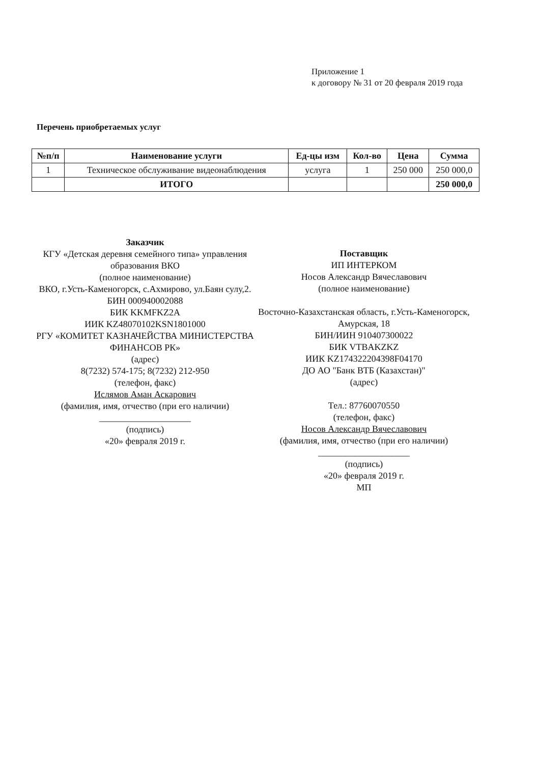Приложение 1
к договору № 31 от 20 февраля 2019 года
Перечень приобретаемых услуг
| №п/п | Наименование услуги | Ед-цы изм | Кол-во | Цена | Сумма |
| --- | --- | --- | --- | --- | --- |
| 1 | Техническое обслуживание видеонаблюдения | услуга | 1 | 250 000 | 250 000,0 |
| | ИТОГО | | | | 250 000,0 |
Заказчик
КГУ «Детская деревня семейного типа» управления образования ВКО
(полное наименование)
ВКО, г.Усть-Каменогорск, с.Ахмирово, ул.Баян сулу,2.
БИН 000940002088
БИК KKMFKZ2A
ИИК KZ48070102KSN1801000
РГУ «КОМИТЕТ КАЗНАЧЕЙСТВА МИНИСТЕРСТВА ФИНАНСОВ РК»
(адрес)
8(7232) 574-175; 8(7232) 212-950
(телефон, факс)
Ислямов Аман Аскарович
(фамилия, имя, отчество (при его наличии)
____________________
(подпись)
«20» февраля 2019 г.
Поставщик
ИП ИНТЕРКОМ
Носов Александр Вячеславович
(полное наименование)
Восточно-Казахстанская область, г.Усть-Каменогорск, Амурская, 18
БИН/ИИН 910407300022
БИК VTBAKZKZ
ИИК KZ174322204398F04170
ДО АО "Банк ВТБ (Казахстан)"
(адрес)
Тел.: 87760070550
(телефон, факс)
Носов Александр Вячеславович
(фамилия, имя, отчество (при его наличии)
____________________
(подпись)
«20» февраля 2019 г.
МП